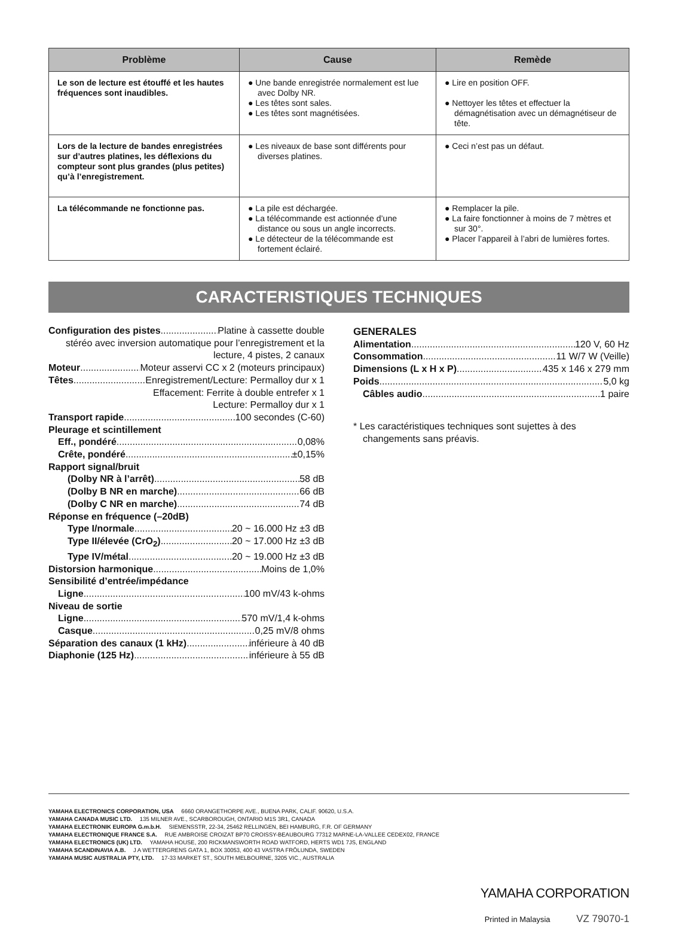| Problème | Cause | Remède |
| --- | --- | --- |
| Le son de lecture est étouffé et les hautes fréquences sont inaudibles. | ● Une bande enregistrée normalement est lue avec Dolby NR. ● Les têtes sont sales. ● Les têtes sont magnétisées. | ● Lire en position OFF. ● Nettoyer les têtes et effectuer la démagnétisation avec un démagnétiseur de tête. |
| Lors de la lecture de bandes enregistrées sur d’autres platines, les déflexions du compteur sont plus grandes (plus petites) qu’à l’enregistrement. | ● Les niveaux de base sont différents pour diverses platines. | ● Ceci n’est pas un défaut. |
| La télécommande ne fonctionne pas. | ● La pile est déchargée. ● La télécommande est actionnée d’une distance ou sous un angle incorrects. ● Le détecteur de la télécommande est fortement éclairé. | ● Remplacer la pile. ● La faire fonctionner à moins de 7 mètres et sur 30°. ● Placer l’appareil à l’abri de lumières fortes. |
CARACTERISTIQUES TECHNIQUES
Configuration des pistes Platine à cassette double
stéréo avec inversion automatique pour l’enregistrement et la lecture, 4 pistes, 2 canaux
Moteur Moteur asservi CC x 2 (moteurs principaux)
Têtes Enregistrement/Lecture: Permalloy dur x 1
Effacement: Ferrite à double entrefer x 1
Lecture: Permalloy dur x 1
Transport rapide 100 secondes (C-60)
Pleurage et scintillement
Eff., pondéré 0,08%
Crête, pondéré ±0,15%
Rapport signal/bruit
(Dolby NR à l’arrêt) 58 dB
(Dolby B NR en marche) 66 dB
(Dolby C NR en marche) 74 dB
Réponse en fréquence (–20dB)
Type I/normale 20 ~ 16.000 Hz ±3 dB
Type II/élevée (CrO<sub>2</sub>) 20 ~ 17.000 Hz ±3 dB
Type IV/métal 20 ~ 19.000 Hz ±3 dB
Distorsion harmonique Moins de 1,0%
Sensibilité d’entrée/impédance
Ligne 100 mV/43 k-ohms
Niveau de sortie
Ligne 570 mV/1,4 k-ohms
Casque 0,25 mV/8 ohms
Séparation des canaux (1 kHz) inférieure à 40 dB
Diaphonie (125 Hz) inférieure à 55 dB
GENERALES
Alimentation 120 V, 60 Hz
Consommation 11 W/7 W (Veille)
Dimensions (L x H x P) 435 x 146 x 279 mm
Poids 5,0 kg
Câbles audio 1 paire
* Les caractéristiques techniques sont sujettes à des changements sans préavis.
YAMAHA ELECTRONICS CORPORATION, USA 6660 ORANGETHORPE AVE., BUENA PARK, CALIF. 90620, U.S.A.
YAMAHA CANADA MUSIC LTD. 135 MILNER AVE., SCARBOROUGH, ONTARIO M1S 3R1, CANADA
YAMAHA ELECTRONIK EUROPA G.m.b.H. SIEMENSSTR, 22-34, 25462 RELLINGEN, BEI HAMBURG, F.R. OF GERMANY
YAMAHA ELECTRONIQUE FRANCE S.A. RUE AMBROISE CROIZAT BP70 CROISSY-BEAUBOURG 77312 MARNE-LA-VALLEE CEDEX02, FRANCE
YAMAHA ELECTRONICS (UK) LTD. YAMAHA HOUSE, 200 RICKMANSWORTH ROAD WATFORD, HERTS WD1 7JS, ENGLAND
YAMAHA SCANDINAVIA A.B. J A WETTERGRENS GATA 1, BOX 30053, 400 43 VASTRA FRÖLUNDA, SWEDEN
YAMAHA MUSIC AUSTRALIA PTY, LTD. 17-33 MARKET ST., SOUTH MELBOURNE, 3205 VIC., AUSTRALIA
YAMAHA CORPORATION
Printed in Malaysia VZ 79070-1